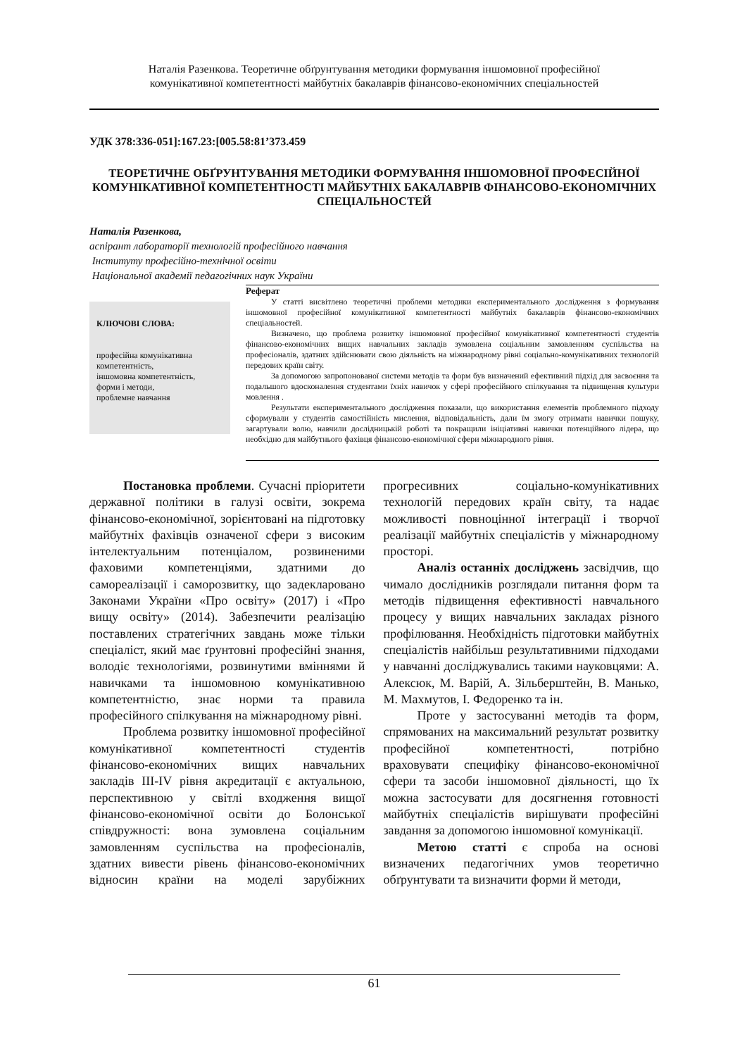Наталія Разенкова. Теоретичне обґрунтування методики формування іншомовної професійної
комунікативної компетентності майбутніх бакалаврів фінансово-економічних спеціальностей
УДК 378:336-051]:167.23:[005.58:81’373.459
ТЕОРЕТИЧНЕ ОБҐРУНТУВАННЯ МЕТОДИКИ ФОРМУВАННЯ ІНШОМОВНОЇ ПРОФЕСІЙНОЇ КОМУНІКАТИВНОЇ КОМПЕТЕНТНОСТІ МАЙБУТНІХ БАКАЛАВРІВ ФІНАНСОВО-ЕКОНОМІЧНИХ СПЕЦІАЛЬНОСТЕЙ
Наталія Разенкова,
аспірант лабораторії технологій професійного навчання
Інституту професійно-технічної освіти
Національної академії педагогічних наук України
КЛЮЧОВІ СЛОВА:
професійна комунікативна компетентність,
іншомовна компетентність,
форми і методи,
проблемне навчання
Реферат
У статті висвітлено теоретичні проблеми методики експериментального дослідження з формування іншомовної професійної комунікативної компетентності майбутніх бакалаврів фінансово-економічних спеціальностей.
Визначено, що проблема розвитку іншомовної професійної комунікативної компетентності студентів фінансово-економічних вищих навчальних закладів зумовлена соціальним замовленням суспільства на професіоналів, здатних здійснювати свою діяльність на міжнародному рівні соціально-комунікативних технологій передових країн світу.
За допомогою запропонованої системи методів та форм був визначений ефективний підхід для засвоєння та подальшого вдосконалення студентами їхніх навичок у сфері професійного спілкування та підвищення культури мовлення .
Результати експериментального дослідження показали, що використання елементів проблемного підходу сформували у студентів самостійність мислення, відповідальність, дали їм змогу отримати навички пошуку, загартували волю, навчили дослідницькій роботі та покращили ініціативні навички потенційного лідера, що необхідно для майбутнього фахівця фінансово-економічної сфери міжнародного рівня.
Постановка проблеми. Сучасні пріоритети державної політики в галузі освіти, зокрема фінансово-економічної, зорієнтовані на підготовку майбутніх фахівців означеної сфери з високим інтелектуальним потенціалом, розвиненими фаховими компетенціями, здатними до самореалізації і саморозвитку, що задекларовано Законами України «Про освіту» (2017) і «Про вищу освіту» (2014). Забезпечити реалізацію поставлених стратегічних завдань може тільки спеціаліст, який має ґрунтовні професійні знання, володіє технологіями, розвинутими вміннями й навичками та іншомовною комунікативною компетентністю, знає норми та правила професійного спілкування на міжнародному рівні.
Проблема розвитку іншомовної професійної комунікативної компетентності студентів фінансово-економічних вищих навчальних закладів ІІІ-IV рівня акредитації є актуальною, перспективною у світлі входження вищої фінансово-економічної освіти до Болонської співдружності: вона зумовлена соціальним замовленням суспільства на професіоналів, здатних вивести рівень фінансово-економічних відносин країни на моделі зарубіжних прогресивних соціально-комунікативних технологій передових країн світу, та надає можливості повноцінної інтеграції і творчої реалізації майбутніх спеціалістів у міжнародному просторі.
Аналіз останніх досліджень засвідчив, що чимало дослідників розглядали питання форм та методів підвищення ефективності навчального процесу у вищих навчальних закладах різного профілювання. Необхідність підготовки майбутніх спеціалістів найбільш результативними підходами у навчанні досліджувались такими науковцями: А. Алексюк, М. Варій, А. Зільберштейн, В. Манько, М. Махмутов, І. Федоренко та ін.
Проте у застосуванні методів та форм, спрямованих на максимальний результат розвитку професійної компетентності, потрібно враховувати специфіку фінансово-економічної сфери та засоби іншомовної діяльності, що їх можна застосувати для досягнення готовності майбутніх спеціалістів вирішувати професійні завдання за допомогою іншомовної комунікації.
Метою статті є спроба на основі визначених педагогічних умов теоретично обґрунтувати та визначити форми й методи,
61